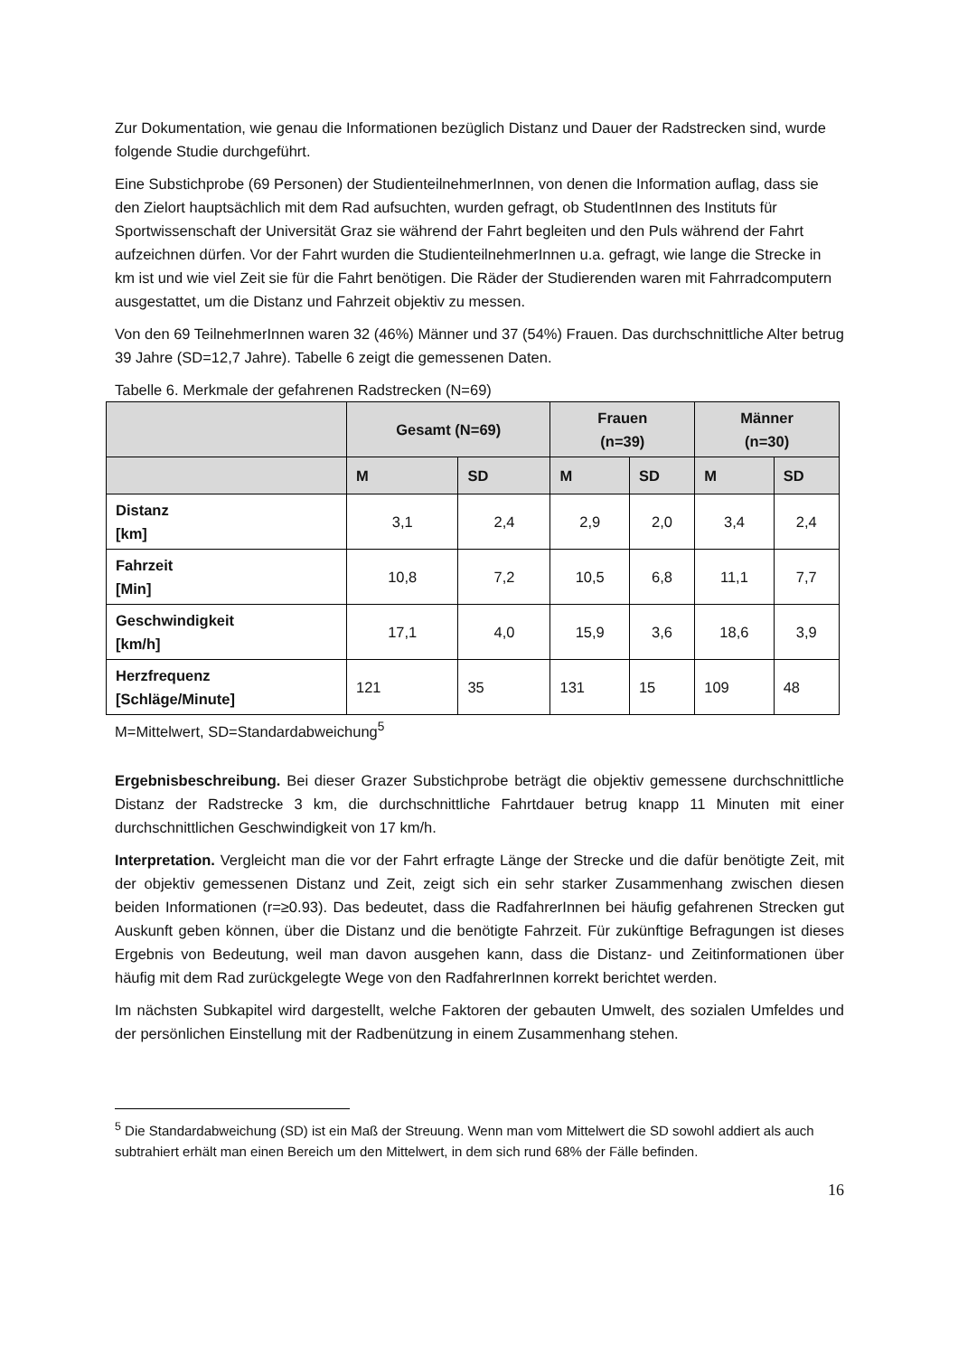Zur Dokumentation, wie genau die Informationen bezüglich Distanz und Dauer der Radstrecken sind, wurde folgende Studie durchgeführt.
Eine Substichprobe (69 Personen) der StudienteilnehmerInnen, von denen die Information auflag, dass sie den Zielort hauptsächlich mit dem Rad aufsuchten, wurden gefragt, ob StudentInnen des Instituts für Sportwissenschaft der Universität Graz sie während der Fahrt begleiten und den Puls während der Fahrt aufzeichnen dürfen. Vor der Fahrt wurden die StudienteilnehmerInnen u.a. gefragt, wie lange die Strecke in km ist und wie viel Zeit sie für die Fahrt benötigen. Die Räder der Studierenden waren mit Fahrradcomputern ausgestattet, um die Distanz und Fahrzeit objektiv zu messen.
Von den 69 TeilnehmerInnen waren 32 (46%) Männer und 37 (54%) Frauen. Das durchschnittliche Alter betrug 39 Jahre (SD=12,7 Jahre). Tabelle 6 zeigt die gemessenen Daten.
Tabelle 6. Merkmale der gefahrenen Radstrecken (N=69)
| | Gesamt (N=69) | | Frauen (n=39) | | Männer (n=30) | |
| --- | --- | --- | --- | --- | --- | --- |
| | M | SD | M | SD | M | SD |
| Distanz [km] | 3,1 | 2,4 | 2,9 | 2,0 | 3,4 | 2,4 |
| Fahrzeit [Min] | 10,8 | 7,2 | 10,5 | 6,8 | 11,1 | 7,7 |
| Geschwindigkeit [km/h] | 17,1 | 4,0 | 15,9 | 3,6 | 18,6 | 3,9 |
| Herzfrequenz [Schläge/Minute] | 121 | 35 | 131 | 15 | 109 | 48 |
M=Mittelwert, SD=Standardabweichung<sup>5</sup>
Ergebnisbeschreibung. Bei dieser Grazer Substichprobe beträgt die objektiv gemessene durchschnittliche Distanz der Radstrecke 3 km, die durchschnittliche Fahrtdauer betrug knapp 11 Minuten mit einer durchschnittlichen Geschwindigkeit von 17 km/h.
Interpretation. Vergleicht man die vor der Fahrt erfragte Länge der Strecke und die dafür benötigte Zeit, mit der objektiv gemessenen Distanz und Zeit, zeigt sich ein sehr starker Zusammenhang zwischen diesen beiden Informationen (r=≥0.93). Das bedeutet, dass die RadfahrerInnen bei häufig gefahrenen Strecken gut Auskunft geben können, über die Distanz und die benötigte Fahrzeit. Für zukünftige Befragungen ist dieses Ergebnis von Bedeutung, weil man davon ausgehen kann, dass die Distanz- und Zeitinformationen über häufig mit dem Rad zurückgelegte Wege von den RadfahrerInnen korrekt berichtet werden.
Im nächsten Subkapitel wird dargestellt, welche Faktoren der gebauten Umwelt, des sozialen Umfeldes und der persönlichen Einstellung mit der Radbenützung in einem Zusammenhang stehen.
<sup>5</sup> Die Standardabweichung (SD) ist ein Maß der Streuung. Wenn man vom Mittelwert die SD sowohl addiert als auch subtrahiert erhält man einen Bereich um den Mittelwert, in dem sich rund 68% der Fälle befinden.
16